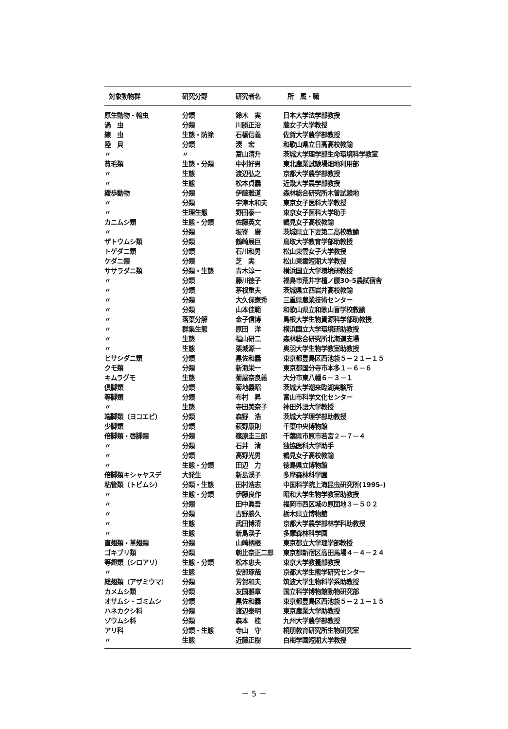| 対象動物群 | 研究分野 | 研究者名 | 所 属・職 |
| --- | --- | --- | --- |
| 原生動物・輪虫 | 分類 | 鈴木 実 | 日本大学法学部教授 |
| 渦 虫 | 分類 | 川勝正治 | 藤女子大学教授 |
| 線 虫 | 生態・防除 | 石橋信義 | 佐賀大学農学部教授 |
| 陸 貝 | 分類 | 湊 宏 | 和歌山県立日高高校教諭 |
| 〃 | 〃 | 冨山清升 | 茨城大学理学部生命環境科学教室 |
| 貧毛類 | 生態・分類 | 中村好男 | 東北農業試験場畑地利用部 |
| 〃 | 生態 | 渡辺弘之 | 京都大学農学部教授 |
| 〃 | 生態 | 松本貞義 | 近畿大学農学部教授 |
| 緩歩動物 | 分類 | 伊藤雅道 | 森林総合研究所木曽試験地 |
| 〃 | 分類 | 宇津木和夫 | 東京女子医科大学教授 |
| 〃 | 生理生態 | 野田泰一 | 東京女子医科大学助手 |
| カニムシ類 | 生態・分類 | 佐藤英文 | 鶴見女子高校教諭 |
| 〃 | 分類 | 坂寄 廣 | 茨城県立下妻第二高校教諭 |
| ザトウムシ類 | 分類 | 鶴崎展巨 | 鳥取大学教育学部助教授 |
| トゲダニ類 | 分類 | 石川和男 | 松山東雲女子大学教授 |
| ケダニ類 | 分類 | 芝 実 | 松山東雲短期大学教授 |
| ササラダニ類 | 分類・生態 | 青木淳一 | 横浜国立大学環境研教授 |
| 〃 | 分類 | 藤川徳子 | 福島市荒井字檀ノ腰30-5農試宿舎 |
| 〃 | 分類 | 茅根重夫 | 茨城県立西岩井高校教諭 |
| 〃 | 分類 | 大久保憲秀 | 三重県農業技術センター |
| 〃 | 分類 | 山本佳範 | 和歌山県立和歌山盲学校教諭 |
| 〃 | 落葉分解 | 金子信博 | 島根大学生物資源科学部助教授 |
| 〃 | 群集生態 | 原田 洋 | 横浜国立大学環境研助教授 |
| 〃 | 生態 | 福山研二 | 森林総合研究所北海道支場 |
| 〃 | 生態 | 栗城源一 | 奥羽大学生物学教室助教授 |
| ヒサシダニ類 | 分類 | 黒佐和義 | 東京都豊島区西池袋５－２１－１５ |
| クモ類 | 分類 | 新海栄一 | 東京都国分寺市本多１－６－６ |
| キムラグモ | 生態 | 菊屋奈良義 | 大分市東八幡６－３－１ |
| 倶脚類 | 分類 | 菊地義昭 | 茨城大学潮来臨湖実験所 |
| 等脚類 | 分類 | 布村 昇 | 富山市科学文化センター |
| 〃 | 生態 | 寺田美奈子 | 神田外語大学教授 |
| 端脚類（ヨコエビ） | 分類 | 森野 浩 | 茨城大学理学部助教授 |
| 少脚類 | 分類 | 萩野康則 | 千葉中央博物館 |
| 倍脚類・唇脚類 | 分類 | 篠原圭三郎 | 千葉県市原市若宮２－７－４ |
| 〃 | 分類 | 石井 清 | 独協医科大学助手 |
| 〃 | 分類 | 高野光男 | 鶴見女子高校教諭 |
| 〃 | 生態・分類 | 田辺 力 | 徳島県立博物館 |
| 倍脚類キシャヤスデ | 大発生 | 新島渓子 | 多摩森林科学園 |
| 粘管類（トビムシ） | 分類・生態 | 田村浩志 | 中国科学院上海昆虫研究所(1995-) |
| 〃 | 生態・分類 | 伊藤良作 | 昭和大学生物学教室助教授 |
| 〃 | 分類 | 田中眞吾 | 福岡市西区城の原団地３－５０２ |
| 〃 | 分類 | 古野勝久 | 栃木県立博物館 |
| 〃 | 生態 | 武田博清 | 京都大学農学部林学科助教授 |
| 〃 | 生態 | 新島渓子 | 多摩森林科学園 |
| 直翅類・革翅類 | 分類 | 山崎柄根 | 東京都立大学理学部教授 |
| ゴキブリ類 | 分類 | 朝比奈正二郎 | 東京都新宿区高田馬場４－４－２４ |
| 等翅類（シロアリ） | 生態・分類 | 松本忠夫 | 東京大学教養部教授 |
| 〃 | 生態 | 安部琢哉 | 京都大学生態学研究センター |
| 総翅類（アザミウマ） | 分類 | 芳賀和夫 | 筑波大学生物科学系助教授 |
| カメムシ類 | 分類 | 友国雅章 | 国立科学博物館動物研究部 |
| オサムシ・ゴミムシ | 分類 | 黒佐和義 | 東京都豊島区西池袋５－２１－１５ |
| ハネカクシ科 | 分類 | 渡辺泰明 | 東京農業大学助教授 |
| ゾウムシ科 | 分類 | 森本 桂 | 九州大学農学部教授 |
| アリ科 | 分類・生態 | 寺山 守 | 桐朋教育研究所生物研究室 |
| 〃 | 生態 | 近藤正樹 | 白梅学園短期大学教授 |
－ 5 －